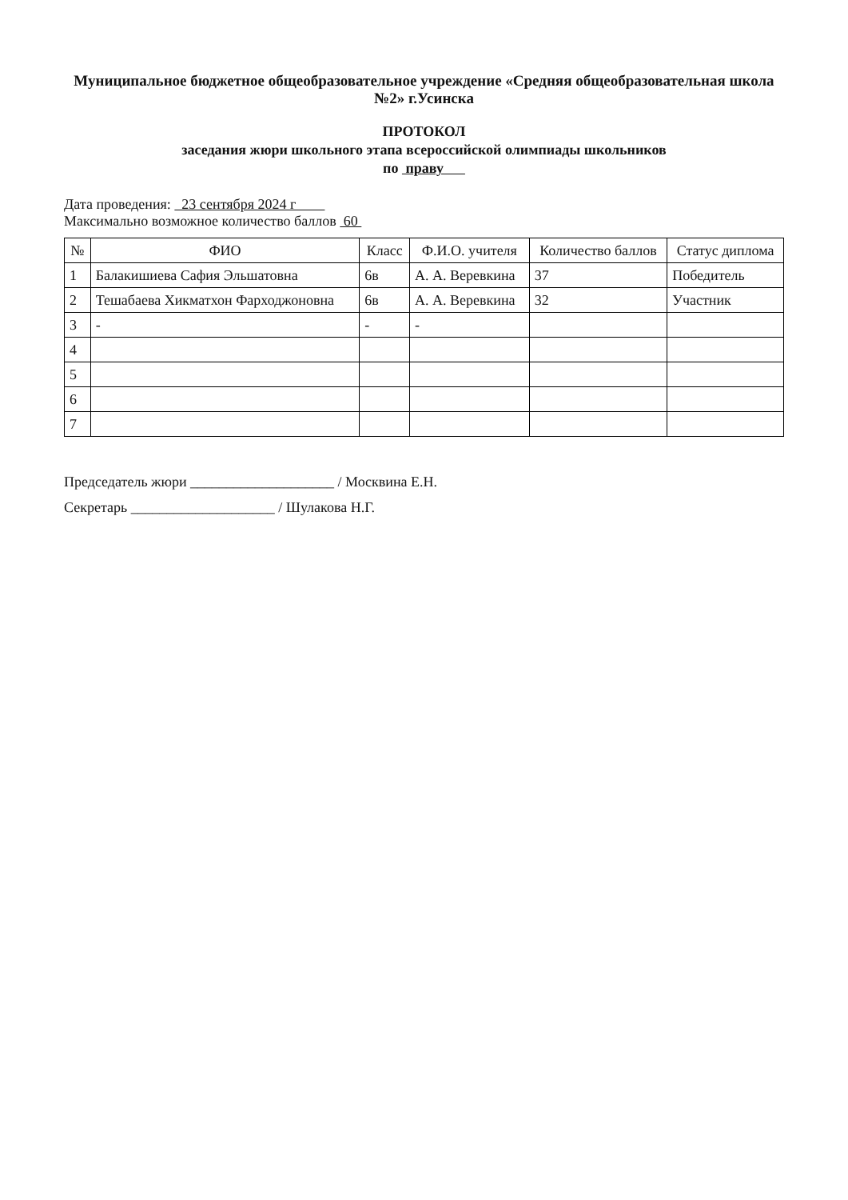Муниципальное бюджетное общеобразовательное учреждение «Средняя общеобразовательная школа №2» г.Усинска
ПРОТОКОЛ
заседания жюри школьного этапа всероссийской олимпиады школьников
по праву
Дата проведения: 23 сентября 2024 г
Максимально возможное количество баллов 60
| № | ФИО | Класс | Ф.И.О. учителя | Количество баллов | Статус диплома |
| --- | --- | --- | --- | --- | --- |
| 1 | Балакишиева Сафия Эльшатовна | 6в | А. А. Веревкина | 37 | Победитель |
| 2 | Тешабаева Хикматхон Фарходжоновна | 6в | А. А. Веревкина | 32 | Участник |
| 3 | - | - | - | | |
| 4 | | | | | |
| 5 | | | | | |
| 6 | | | | | |
| 7 | | | | | |
Председатель жюри ____________________ / Москвина Е.Н.
Секретарь ____________________ / Шулакова Н.Г.